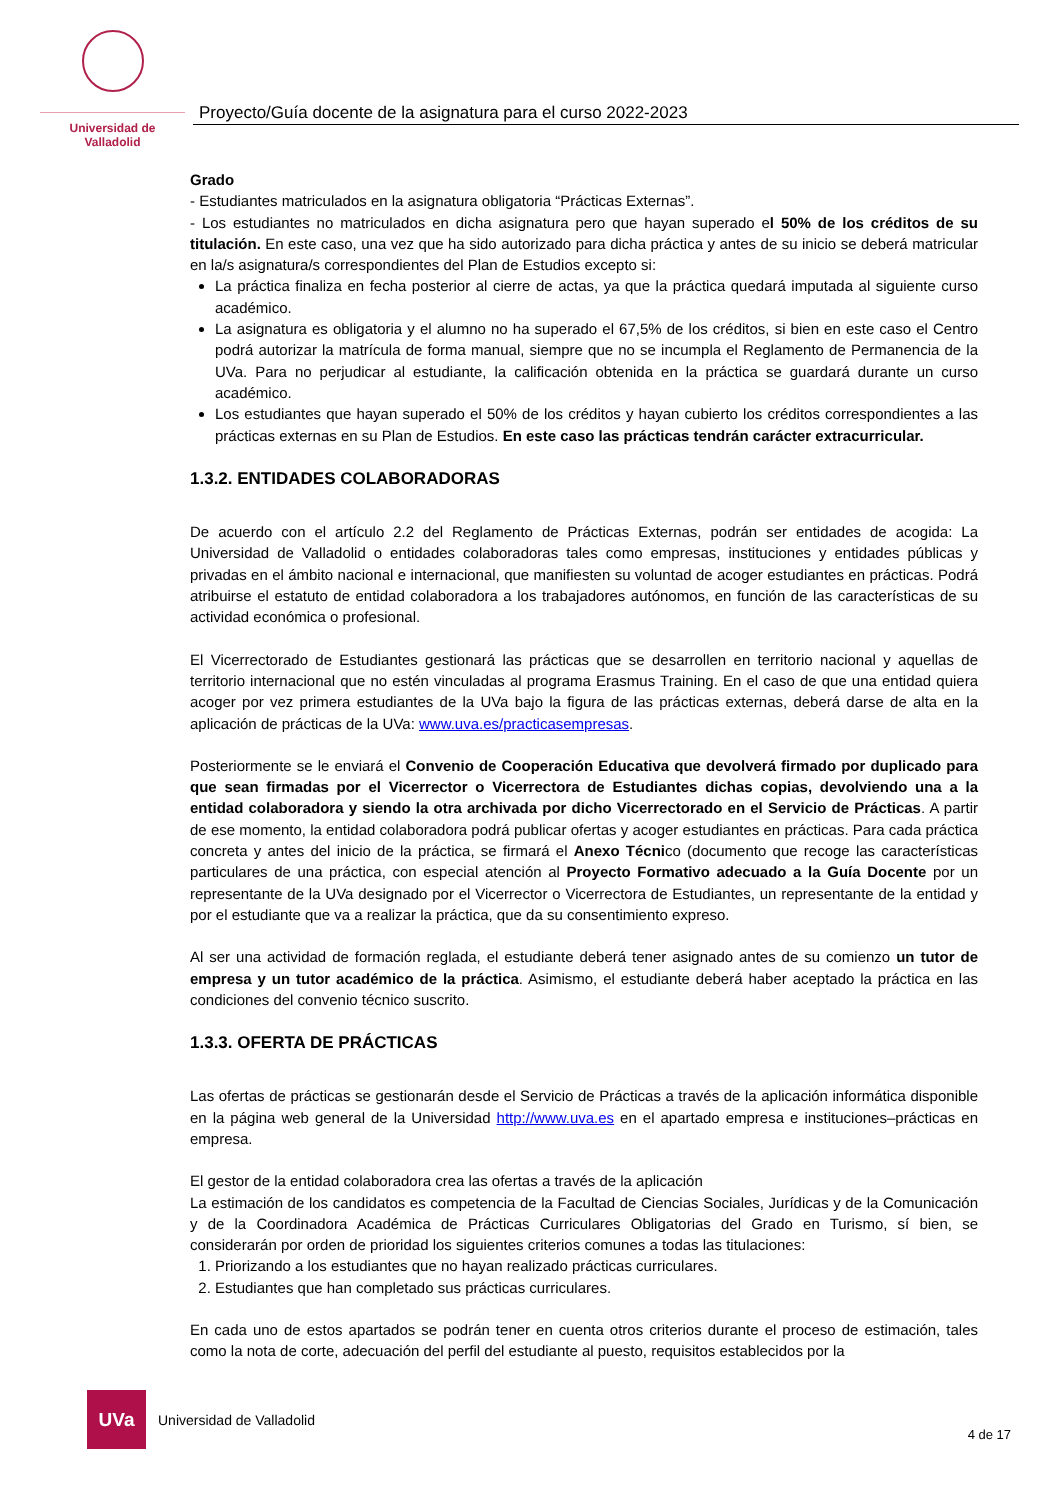Universidad de Valladolid
Proyecto/Guía docente de la asignatura para el curso 2022-2023
Grado
- Estudiantes matriculados en la asignatura obligatoria “Prácticas Externas”.
- Los estudiantes no matriculados en dicha asignatura pero que hayan superado el 50% de los créditos de su titulación. En este caso, una vez que ha sido autorizado para dicha práctica y antes de su inicio se deberá matricular en la/s asignatura/s correspondientes del Plan de Estudios excepto si:
La práctica finaliza en fecha posterior al cierre de actas, ya que la práctica quedará imputada al siguiente curso académico.
La asignatura es obligatoria y el alumno no ha superado el 67,5% de los créditos, si bien en este caso el Centro podrá autorizar la matrícula de forma manual, siempre que no se incumpla el Reglamento de Permanencia de la UVa. Para no perjudicar al estudiante, la calificación obtenida en la práctica se guardará durante un curso académico.
Los estudiantes que hayan superado el 50% de los créditos y hayan cubierto los créditos correspondientes a las prácticas externas en su Plan de Estudios. En este caso las prácticas tendrán carácter extracurricular.
1.3.2. ENTIDADES COLABORADORAS
De acuerdo con el artículo 2.2 del Reglamento de Prácticas Externas, podrán ser entidades de acogida: La Universidad de Valladolid o entidades colaboradoras tales como empresas, instituciones y entidades públicas y privadas en el ámbito nacional e internacional, que manifiesten su voluntad de acoger estudiantes en prácticas. Podrá atribuirse el estatuto de entidad colaboradora a los trabajadores autónomos, en función de las características de su actividad económica o profesional.
El Vicerrectorado de Estudiantes gestionará las prácticas que se desarrollen en territorio nacional y aquellas de territorio internacional que no estén vinculadas al programa Erasmus Training. En el caso de que una entidad quiera acoger por vez primera estudiantes de la UVa bajo la figura de las prácticas externas, deberá darse de alta en la aplicación de prácticas de la UVa: www.uva.es/practicasempresas.
Posteriormente se le enviará el Convenio de Cooperación Educativa que devolverá firmado por duplicado para que sean firmadas por el Vicerrector o Vicerrectora de Estudiantes dichas copias, devolviendo una a la entidad colaboradora y siendo la otra archivada por dicho Vicerrectorado en el Servicio de Prácticas. A partir de ese momento, la entidad colaboradora podrá publicar ofertas y acoger estudiantes en prácticas. Para cada práctica concreta y antes del inicio de la práctica, se firmará el Anexo Técnico (documento que recoge las características particulares de una práctica, con especial atención al Proyecto Formativo adecuado a la Guía Docente por un representante de la UVa designado por el Vicerrector o Vicerrectora de Estudiantes, un representante de la entidad y por el estudiante que va a realizar la práctica, que da su consentimiento expreso.
Al ser una actividad de formación reglada, el estudiante deberá tener asignado antes de su comienzo un tutor de empresa y un tutor académico de la práctica. Asimismo, el estudiante deberá haber aceptado la práctica en las condiciones del convenio técnico suscrito.
1.3.3. OFERTA DE PRÁCTICAS
Las ofertas de prácticas se gestionarán desde el Servicio de Prácticas a través de la aplicación informática disponible en la página web general de la Universidad http://www.uva.es en el apartado empresa e instituciones–prácticas en empresa.
El gestor de la entidad colaboradora crea las ofertas a través de la aplicación
La estimación de los candidatos es competencia de la Facultad de Ciencias Sociales, Jurídicas y de la Comunicación y de la Coordinadora Académica de Prácticas Curriculares Obligatorias del Grado en Turismo, sí bien, se considerarán por orden de prioridad los siguientes criterios comunes a todas las titulaciones:
1. Priorizando a los estudiantes que no hayan realizado prácticas curriculares.
2. Estudiantes que han completado sus prácticas curriculares.
En cada uno de estos apartados se podrán tener en cuenta otros criterios durante el proceso de estimación, tales como la nota de corte, adecuación del perfil del estudiante al puesto, requisitos establecidos por la
UVa
Universidad de Valladolid
4 de 17